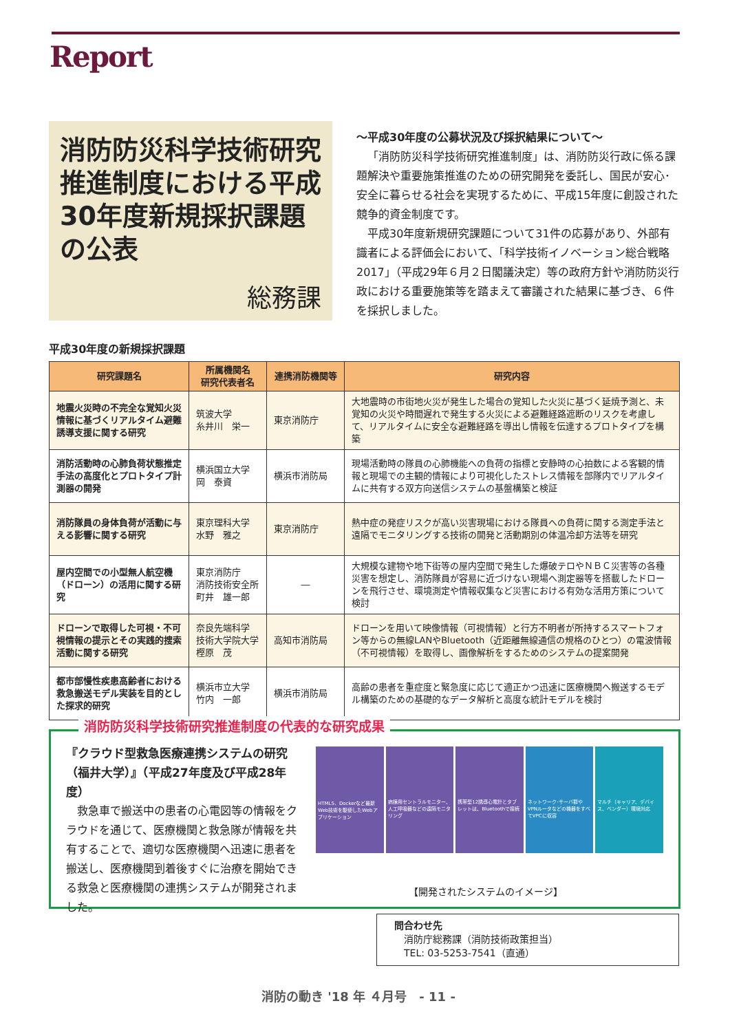Report
消防防災科学技術研究推進制度における平成30年度新規採択課題の公表
総務課
～平成30年度の公募状況及び採択結果について～
「消防防災科学技術研究推進制度」は、消防防災行政に係る課題解決や重要施策推進のための研究開発を委託し、国民が安心･安全に暮らせる社会を実現するために、平成15年度に創設された競争的資金制度です。
平成30年度新規研究課題について31件の応募があり、外部有識者による評価会において、「科学技術イノベーション総合戦略2017」（平成29年６月２日閣議決定）等の政府方針や消防防災行政における重要施策等を踏まえて審議された結果に基づき、６件を採択しました。
平成30年度の新規採択課題
| 研究課題名 | 所属機関名 研究代表者名 | 連携消防機関等 | 研究内容 |
| --- | --- | --- | --- |
| 地震火災時の不完全な覚知火災情報に基づくリアルタイム避難誘導支援に関する研究 | 筑波大学 糸井川 栄一 | 東京消防庁 | 大地震時の市街地火災が発生した場合の覚知した火災に基づく延焼予測と、未覚知の火災や時間遅れで発生する火災による避難経路遮断のリスクを考慮して、リアルタイムに安全な避難経路を導出し情報を伝達するプロトタイプを構築 |
| 消防活動時の心肺負荷状態推定手法の高度化とプロトタイプ計測器の開発 | 横浜国立大学 岡 泰資 | 横浜市消防局 | 現場活動時の隊員の心肺機能への負荷の指標と安静時の心拍数による客観的情報と現場での主観的情報により可視化したストレス情報を部隊内でリアルタイムに共有する双方向送信システムの基盤構築と検証 |
| 消防隊員の身体負荷が活動に与える影響に関する研究 | 東京理科大学 水野 雅之 | 東京消防庁 | 熱中症の発症リスクが高い災害現場における隊員への負荷に関する測定手法と遠隔でモニタリングする技術の開発と活動期別の体温冷却方法等を研究 |
| 屋内空間での小型無人航空機（ドローン）の活用に関する研究 | 東京消防庁 消防技術安全所 町井 雄一郎 | ― | 大規模な建物や地下街等の屋内空間で発生した爆破テロやＮＢＣ災害等の各種災害を想定し、消防隊員が容易に近づけない現場へ測定器等を搭載したドローンを飛行させ、環境測定や情報収集など災害における有効な活用方策について検討 |
| ドローンで取得した可視・不可視情報の提示とその実践的捜索活動に関する研究 | 奈良先端科学 技術大学院大学 樫原 茂 | 高知市消防局 | ドローンを用いて映像情報（可視情報）と行方不明者が所持するスマートフォン等からの無線LANやBluetooth（近距離無線通信の規格のひとつ）の電波情報（不可視情報）を取得し、画像解析をするためのシステムの提案開発 |
| 都市部慢性疾患高齢者における救急搬送モデル実装を目的とした探求的研究 | 横浜市立大学 竹内 一郎 | 横浜市消防局 | 高齢の患者を重症度と緊急度に応じて適正かつ迅速に医療機関へ搬送するモデル構築のための基礎的なデータ解析と高度な統計モデルを検討 |
消防防災科学技術研究推進制度の代表的な研究成果
『クラウド型救急医療連携システムの研究（福井大学）』（平成27年度及び平成28年度）
　救急車で搬送中の患者の心電図等の情報をクラウドを通じて、医療機関と救急隊が情報を共有することで、適切な医療機関へ迅速に患者を搬送し、医療機関到着後すぐに治療を開始できる救急と医療機関の連携システムが開発されました。
HTML5、Dockerなど最新Web技術を駆使したWebアプリケーション
病棟用セントラルモニター、人工呼吸器などの遠隔モニタリング
携帯型12誘導心電計とタブレットは、Bluetoothで接続
ネットワーク･サーバ群やVPNルータなどの機器をすべてVPCに収容
マルチ（キャリア、デバイス、ベンダー）環境対応
【開発されたシステムのイメージ】
問合わせ先
　消防庁総務課（消防技術政策担当）
　TEL: 03-5253-7541（直通）
消防の動き '18 年 ４月号　- 11 -